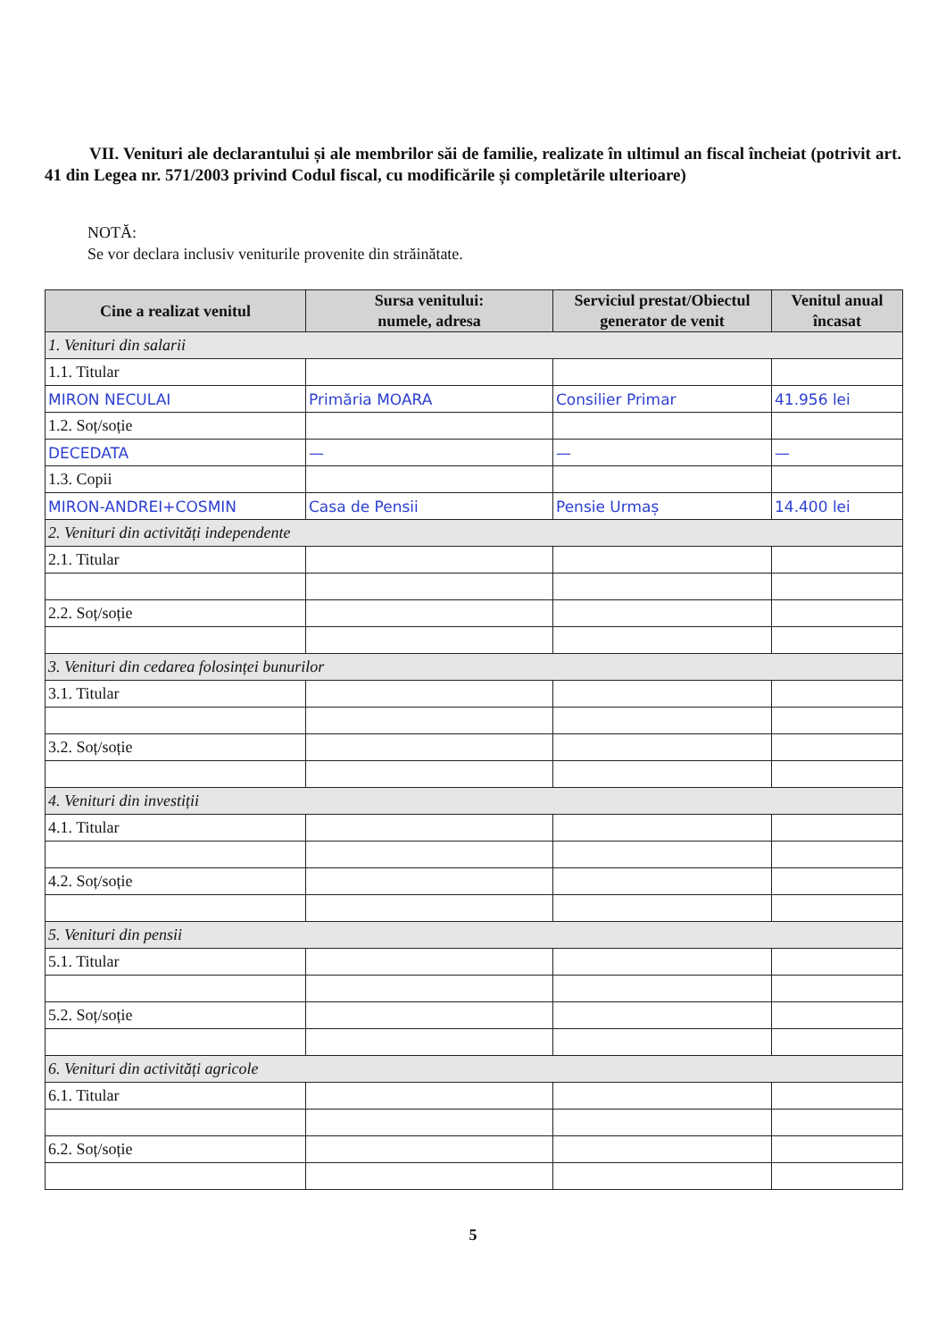VII. Venituri ale declarantului și ale membrilor săi de familie, realizate în ultimul an fiscal încheiat (potrivit art. 41 din Legea nr. 571/2003 privind Codul fiscal, cu modificările și completările ulterioare)
NOTĂ:
Se vor declara inclusiv veniturile provenite din străinătate.
| Cine a realizat venitul | Sursa venitului: numele, adresa | Serviciul prestat/Obiectul generator de venit | Venitul anual încasat |
| --- | --- | --- | --- |
| 1. Venituri din salarii | | | |
| 1.1. Titular | | | |
| MIRON NECULAI | Primăria MOARA | Consilier Primar | 41.956 lei |
| 1.2. Soț/soție | | | |
| DECEDATA | — | — | — |
| 1.3. Copii | | | |
| MIRON-ANDREI+COSMIN | Casa de Pensii | Pensie Urmaș | 14.400 lei |
| 2. Venituri din activități independente | | | |
| 2.1. Titular | | | |
| 2.2. Soț/soție | | | |
| 3. Venituri din cedarea folosinței bunurilor | | | |
| 3.1. Titular | | | |
| 3.2. Soț/soție | | | |
| 4. Venituri din investiții | | | |
| 4.1. Titular | | | |
| 4.2. Soț/soție | | | |
| 5. Venituri din pensii | | | |
| 5.1. Titular | | | |
| 5.2. Soț/soție | | | |
| 6. Venituri din activități agricole | | | |
| 6.1. Titular | | | |
| 6.2. Soț/soție | | | |
5